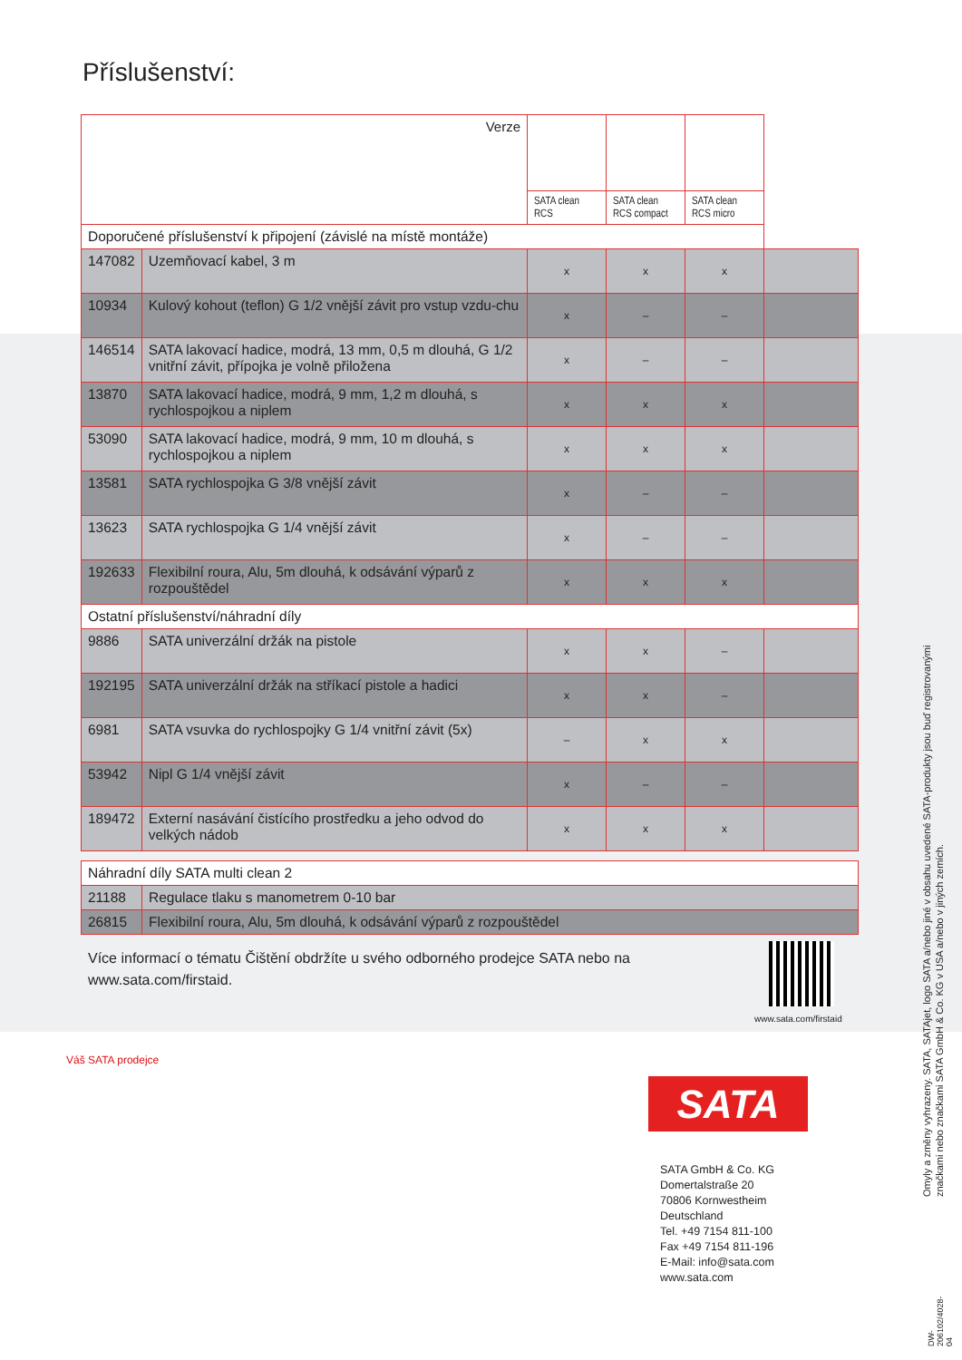Příslušenství:
| Verze | | | | | |
| | | SATA clean RCS | SATA clean RCS compact | SATA clean RCS micro | |
| Doporučené příslušenství k připojení (závislé na místě montáže) | | | | | |
| 147082 | Uzemňovací kabel, 3 m | x | x | x | |
| 10934 | Kulový kohout (teflon) G 1/2 vnější závit pro vstup vzdu-chu | x | – | – | |
| 146514 | SATA lakovací hadice, modrá, 13 mm, 0,5 m dlouhá, G 1/2 vnitřní závit, přípojka je volně přiložena | x | – | – | |
| 13870 | SATA lakovací hadice, modrá, 9 mm, 1,2 m dlouhá, s rychlospojkou a niplem | x | x | x | |
| 53090 | SATA lakovací hadice, modrá, 9 mm, 10 m dlouhá, s rychlospojkou a niplem | x | x | x | |
| 13581 | SATA rychlospojka G 3/8 vnější závit | x | – | – | |
| 13623 | SATA rychlospojka G 1/4 vnější závit | x | – | – | |
| 192633 | Flexibilní roura, Alu, 5m dlouhá, k odsávání výparů z rozpouštědel | x | x | x | |
| Ostatní příslušenství/náhradní díly | | | | | |
| 9886 | SATA univerzální držák na pistole | x | x | – | |
| 192195 | SATA univerzální držák na stříkací pistole a hadici | x | x | – | |
| 6981 | SATA vsuvka do rychlospojky G 1/4 vnitřní závit (5x) | – | x | x | |
| 53942 | Nipl G 1/4 vnější závit | x | – | – | |
| 189472 | Externí nasávání čistícího prostředku a jeho odvod do velkých nádob | x | x | x | |
| Náhradní díly SATA multi clean 2 | |
| 21188 | Regulace tlaku s manometrem 0-10 bar |
| 26815 | Flexibilní roura, Alu, 5m dlouhá, k odsávání výparů z rozpouštědel |
Více informací o tématu Čištění obdržíte u svého odborného prodejce SATA nebo na www.sata.com/firstaid.
www.sata.com/firstaid
Váš SATA prodejce
SATA
SATA GmbH & Co. KG
Domertalstraße 20
70806 Kornwestheim
Deutschland
Tel. +49 7154 811-100
Fax +49 7154 811-196
E-Mail: info@sata.com
www.sata.com
Omyly a změny vyhrazeny. SATA, SATAjet, logo SATA a/nebo jiné v obsahu uvedené SATA-produkty jsou buď registrovanými značkami nebo značkami SATA GmbH & Co. KG v USA a/nebo v jiných zemích.
DW-206102/4028-04